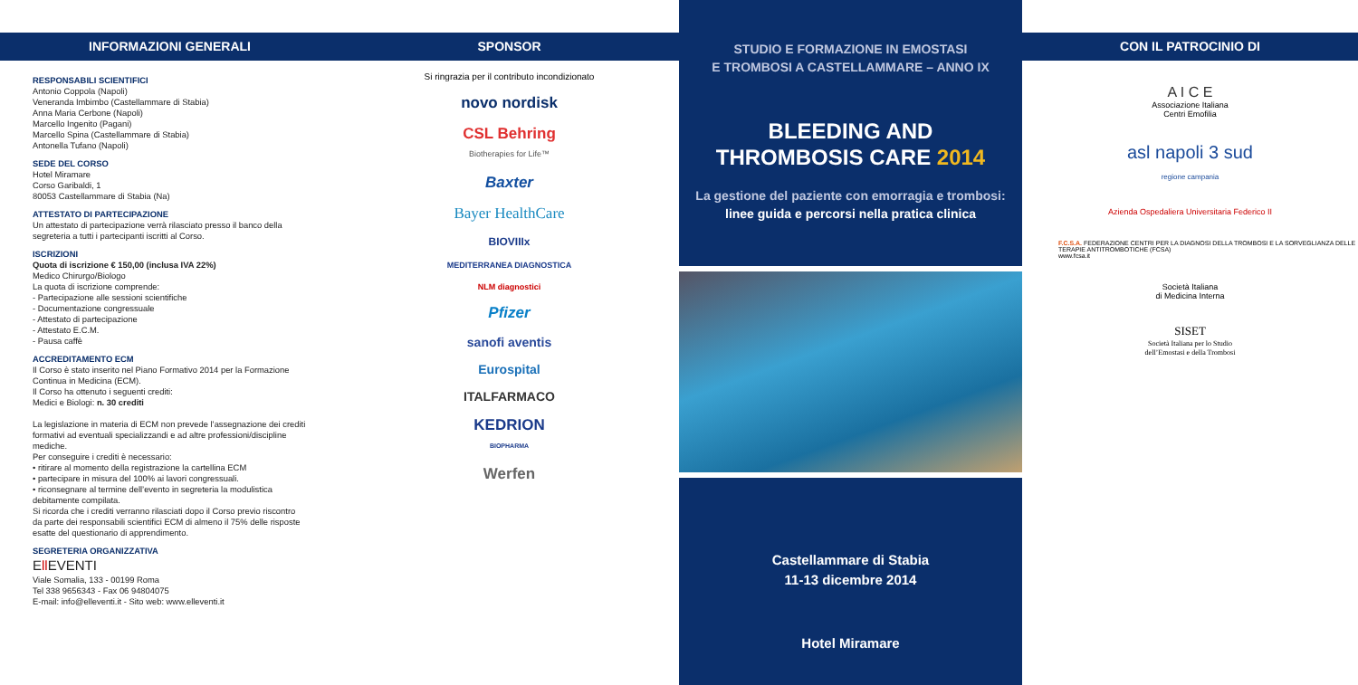INFORMAZIONI GENERALI
RESPONSABILI SCIENTIFICI
Antonio Coppola (Napoli)
Veneranda Imbimbo (Castellammare di Stabia)
Anna Maria Cerbone (Napoli)
Marcello Ingenito (Pagani)
Marcello Spina (Castellammare di Stabia)
Antonella Tufano (Napoli)
SEDE DEL CORSO
Hotel Miramare
Corso Garibaldi, 1
80053 Castellammare di Stabia (Na)
ATTESTATO DI PARTECIPAZIONE
Un attestato di partecipazione verrà rilasciato presso il banco della segreteria a tutti i partecipanti iscritti al Corso.
ISCRIZIONI
Quota di iscrizione € 150,00 (inclusa IVA 22%)
Medico Chirurgo/Biologo
La quota di iscrizione comprende:
- Partecipazione alle sessioni scientifiche
- Documentazione congressuale
- Attestato di partecipazione
- Attestato E.C.M.
- Pausa caffè
ACCREDITAMENTO ECM
Il Corso è stato inserito nel Piano Formativo 2014 per la Formazione Continua in Medicina (ECM).
Il Corso ha ottenuto i seguenti crediti:
Medici e Biologi: n. 30 crediti
La legislazione in materia di ECM non prevede l’assegnazione dei crediti formativi ad eventuali specializzandi e ad altre professioni/discipline mediche.
Per conseguire i crediti è necessario:
• ritirare al momento della registrazione la cartellina ECM
• partecipare in misura del 100% ai lavori congressuali.
• riconsegnare al termine dell’evento in segreteria la modulistica debitamente compilata.
Si ricorda che i crediti verranno rilasciati dopo il Corso previo riscontro da parte dei responsabili scientifici ECM di almeno il 75% delle risposte esatte del questionario di apprendimento.
SEGRETERIA ORGANIZZATIVA
Ell EVENTI
Viale Somalia, 133 - 00199 Roma
Tel 338 9656343 - Fax 06 94804075
E-mail: info@elleventi.it - Sito web: www.elleventi.it
SPONSOR
Si ringrazia per il contributo incondizionato
novo nordisk
CSL Behring
Biotherapies for Life™
Baxter
Bayer HealthCare
BIOVIIIx
MEDITERRANEA DIAGNOSTICA
NLM diagnostici
Pfizer
sanofi aventis
Eurospital
ITALFARMACO
KEDRION
BIOPHARMA
Werfen
STUDIO E FORMAZIONE IN EMOSTASI
E TROMBOSI A CASTELLAMMARE – ANNO IX
BLEEDING AND
THROMBOSIS CARE 2014
La gestione del paziente con emorragia e trombosi:
linee guida e percorsi nella pratica clinica
Castellammare di Stabia
11-13 dicembre 2014
Hotel Miramare
CON IL PATROCINIO DI
A I C E
Associazione Italiana
Centri Emofilia
asl napoli 3 sud
regione campania
Azienda Ospedaliera Universitaria Federico II
F.C.S.A. FEDERAZIONE CENTRI PER LA DIAGNOSI DELLA TROMBOSI E LA SORVEGLIANZA DELLE TERAPIE ANTITROMBOTICHE (FCSA)
www.fcsa.it
Società Italiana
di Medicina Interna
SISET
Società Italiana per lo Studio
dell’Emostasi e della Trombosi